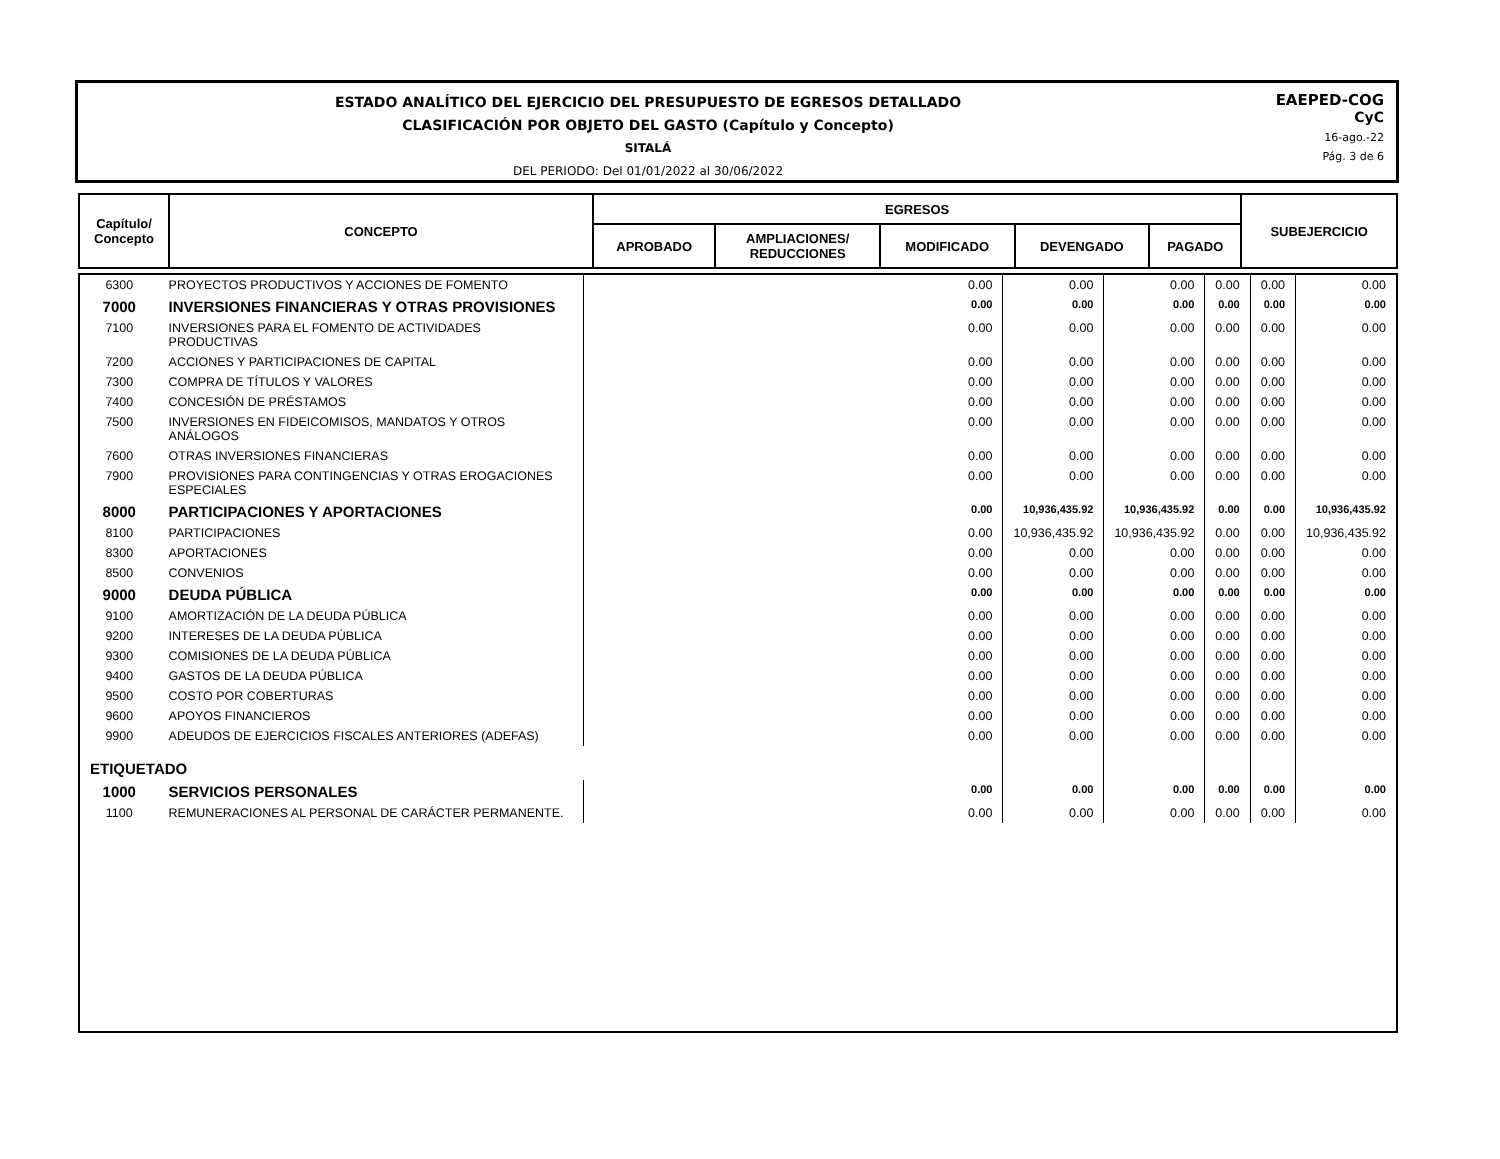ESTADO ANALÍTICO DEL EJERCICIO DEL PRESUPUESTO DE EGRESOS DETALLADO
CLASIFICACIÓN POR OBJETO DEL GASTO (Capítulo y Concepto)
SITALÁ
DEL PERIODO: Del 01/01/2022 al 30/06/2022
EAEPED-COG
CyC
16-ago.-22
Pág. 3 de 6
| Capítulo/ Concepto | CONCEPTO | EGRESOS | | | | | SUBEJERCICIO |
| --- | --- | --- | --- | --- | --- | --- | --- |
| | | APROBADO | AMPLIACIONES/ REDUCCIONES | MODIFICADO | DEVENGADO | PAGADO | |
| 6300 | PROYECTOS PRODUCTIVOS Y ACCIONES DE FOMENTO | 0.00 | 0.00 | 0.00 | 0.00 | 0.00 | 0.00 |
| 7000 | INVERSIONES FINANCIERAS Y OTRAS PROVISIONES | 0.00 | 0.00 | 0.00 | 0.00 | 0.00 | 0.00 |
| 7100 | INVERSIONES PARA EL FOMENTO DE ACTIVIDADES PRODUCTIVAS | 0.00 | 0.00 | 0.00 | 0.00 | 0.00 | 0.00 |
| 7200 | ACCIONES Y PARTICIPACIONES DE CAPITAL | 0.00 | 0.00 | 0.00 | 0.00 | 0.00 | 0.00 |
| 7300 | COMPRA DE TÍTULOS Y VALORES | 0.00 | 0.00 | 0.00 | 0.00 | 0.00 | 0.00 |
| 7400 | CONCESIÓN DE PRÉSTAMOS | 0.00 | 0.00 | 0.00 | 0.00 | 0.00 | 0.00 |
| 7500 | INVERSIONES EN FIDEICOMISOS, MANDATOS Y OTROS ANÁLOGOS | 0.00 | 0.00 | 0.00 | 0.00 | 0.00 | 0.00 |
| 7600 | OTRAS INVERSIONES FINANCIERAS | 0.00 | 0.00 | 0.00 | 0.00 | 0.00 | 0.00 |
| 7900 | PROVISIONES PARA CONTINGENCIAS Y OTRAS EROGACIONES ESPECIALES | 0.00 | 0.00 | 0.00 | 0.00 | 0.00 | 0.00 |
| 8000 | PARTICIPACIONES Y APORTACIONES | 0.00 | 10,936,435.92 | 10,936,435.92 | 0.00 | 0.00 | 10,936,435.92 |
| 8100 | PARTICIPACIONES | 0.00 | 10,936,435.92 | 10,936,435.92 | 0.00 | 0.00 | 10,936,435.92 |
| 8300 | APORTACIONES | 0.00 | 0.00 | 0.00 | 0.00 | 0.00 | 0.00 |
| 8500 | CONVENIOS | 0.00 | 0.00 | 0.00 | 0.00 | 0.00 | 0.00 |
| 9000 | DEUDA PÚBLICA | 0.00 | 0.00 | 0.00 | 0.00 | 0.00 | 0.00 |
| 9100 | AMORTIZACIÓN DE LA DEUDA PÚBLICA | 0.00 | 0.00 | 0.00 | 0.00 | 0.00 | 0.00 |
| 9200 | INTERESES DE LA DEUDA PÚBLICA | 0.00 | 0.00 | 0.00 | 0.00 | 0.00 | 0.00 |
| 9300 | COMISIONES DE LA DEUDA PÚBLICA | 0.00 | 0.00 | 0.00 | 0.00 | 0.00 | 0.00 |
| 9400 | GASTOS DE LA DEUDA PÚBLICA | 0.00 | 0.00 | 0.00 | 0.00 | 0.00 | 0.00 |
| 9500 | COSTO POR COBERTURAS | 0.00 | 0.00 | 0.00 | 0.00 | 0.00 | 0.00 |
| 9600 | APOYOS FINANCIEROS | 0.00 | 0.00 | 0.00 | 0.00 | 0.00 | 0.00 |
| 9900 | ADEUDOS DE EJERCICIOS FISCALES ANTERIORES (ADEFAS) | 0.00 | 0.00 | 0.00 | 0.00 | 0.00 | 0.00 |
| ETIQUETADO | | | | | | | |
| 1000 | SERVICIOS PERSONALES | 0.00 | 0.00 | 0.00 | 0.00 | 0.00 | 0.00 |
| 1100 | REMUNERACIONES AL PERSONAL DE CARÁCTER PERMANENTE. | 0.00 | 0.00 | 0.00 | 0.00 | 0.00 | 0.00 |